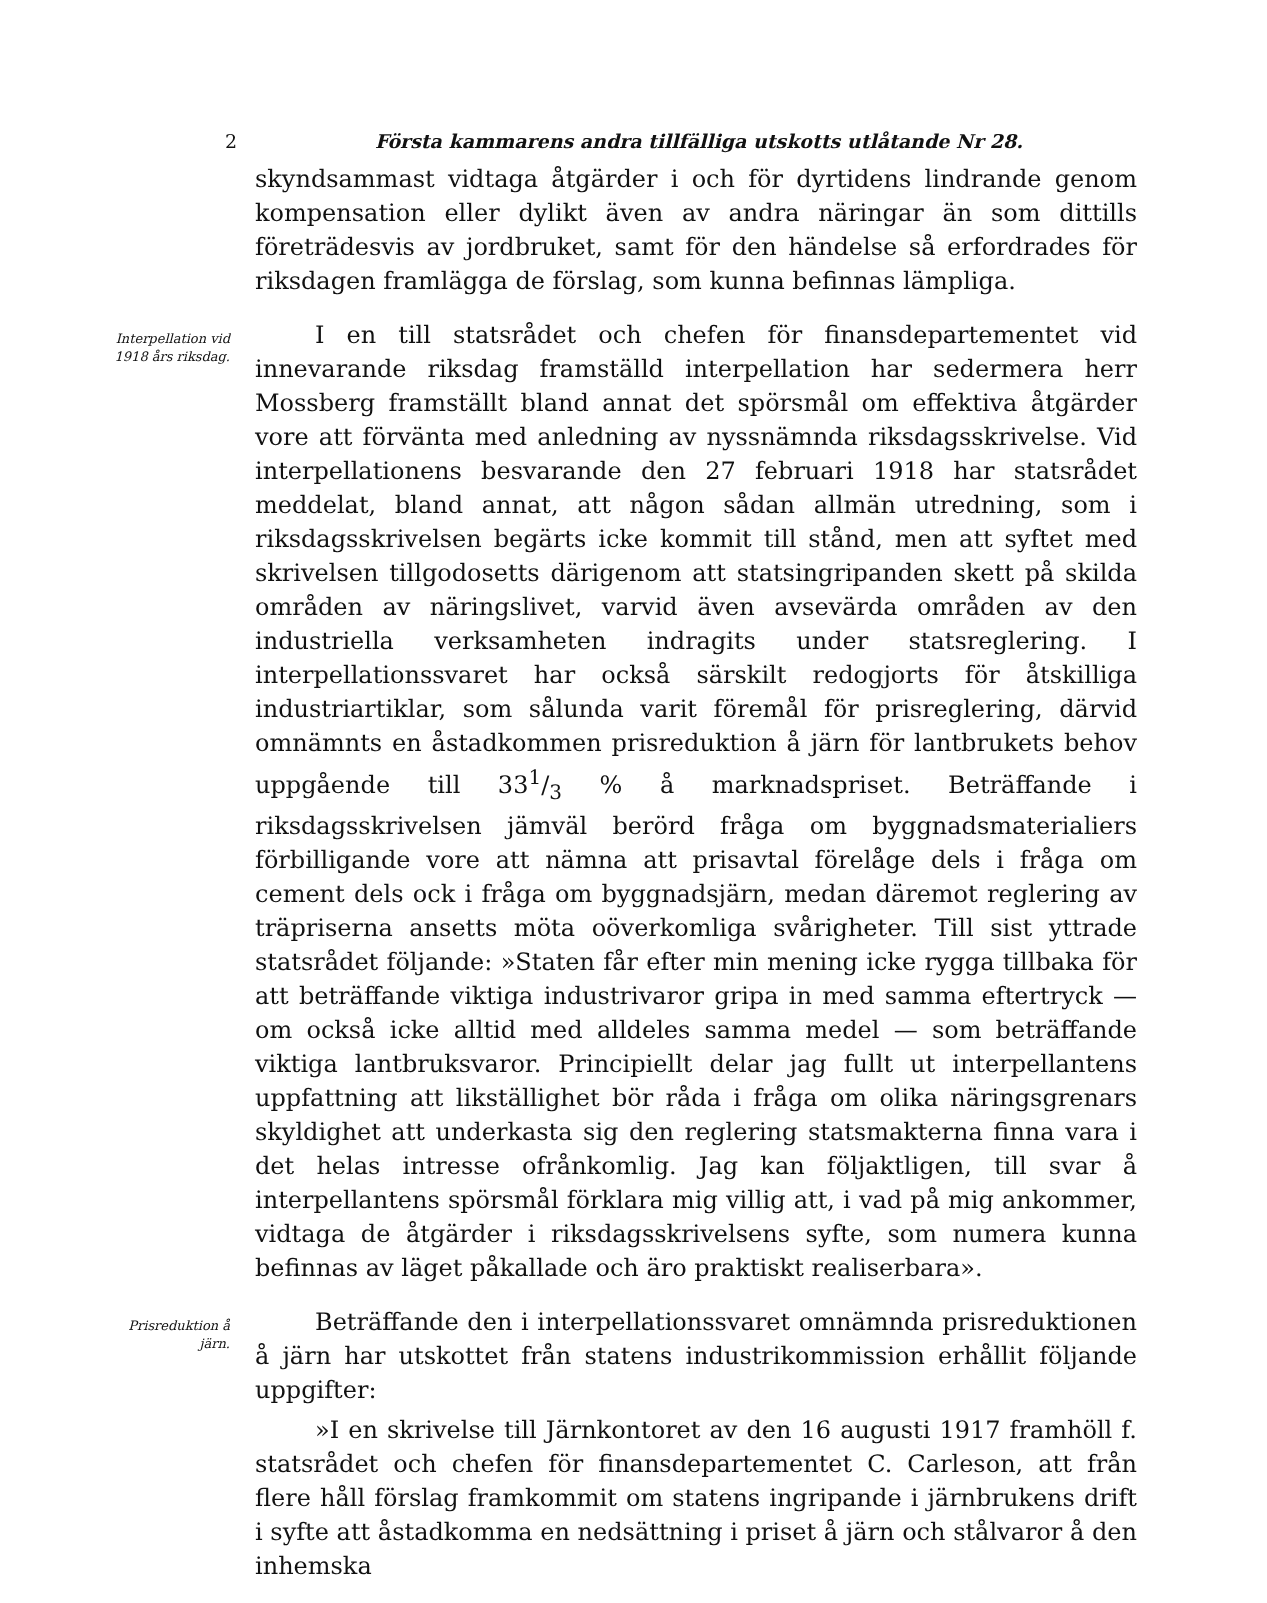2 Första kammarens andra tillfälliga utskotts utlåtande Nr 28.
skyndsammast vidtaga åtgärder i och för dyrtidens lindrande genom kompensation eller dylikt även av andra näringar än som dittills företrädesvis av jordbruket, samt för den händelse så erfordrades för riksdagen framlägga de förslag, som kunna befinnas lämpliga.
Interpellation vid 1918 års riksdag.
I en till statsrådet och chefen för finansdepartementet vid innevarande riksdag framställd interpellation har sedermera herr Mossberg framställt bland annat det spörsmål om effektiva åtgärder vore att förvänta med anledning av nyssnämnda riksdagsskrivelse. Vid interpellationens besvarande den 27 februari 1918 har statsrådet meddelat, bland annat, att någon sådan allmän utredning, som i riksdagsskrivelsen begärts icke kommit till stånd, men att syftet med skrivelsen tillgodosetts därigenom att statsingripanden skett på skilda områden av näringslivet, varvid även avsevärda områden av den industriella verksamheten indragits under statsreglering. I interpellationssvaret har också särskilt redogjorts för åtskilliga industriartiklar, som sålunda varit föremål för prisreglering, därvid omnämnts en åstadkommen prisreduktion å järn för lantbrukets behov uppgående till 331/3 % å marknadspriset. Beträffande i riksdagsskrivelsen jämväl berörd fråga om byggnadsmaterialiers förbilligande vore att nämna att prisavtal förelåge dels i fråga om cement dels ock i fråga om byggnadsjärn, medan däremot reglering av träpriserna ansetts möta oöverkomliga svårigheter. Till sist yttrade statsrådet följande: »Staten får efter min mening icke rygga tillbaka för att beträffande viktiga industrivaror gripa in med samma eftertryck — om också icke alltid med alldeles samma medel — som beträffande viktiga lantbruksvaror. Principiellt delar jag fullt ut interpellantens uppfattning att likställighet bör råda i fråga om olika näringsgrenars skyldighet att underkasta sig den reglering statsmakterna finna vara i det helas intresse ofrånkomlig. Jag kan följaktligen, till svar å interpellantens spörsmål förklara mig villig att, i vad på mig ankommer, vidtaga de åtgärder i riksdagsskrivelsens syfte, som numera kunna befinnas av läget påkallade och äro praktiskt realiserbara».
Prisreduktion å järn.
Beträffande den i interpellationssvaret omnämnda prisreduktionen å järn har utskottet från statens industrikommission erhållit följande uppgifter:
»I en skrivelse till Järnkontoret av den 16 augusti 1917 framhöll f. statsrådet och chefen för finansdepartementet C. Carleson, att från flere håll förslag framkommit om statens ingripande i järnbrukens drift i syfte att åstadkomma en nedsättning i priset å järn och stålvaror å den inhemska